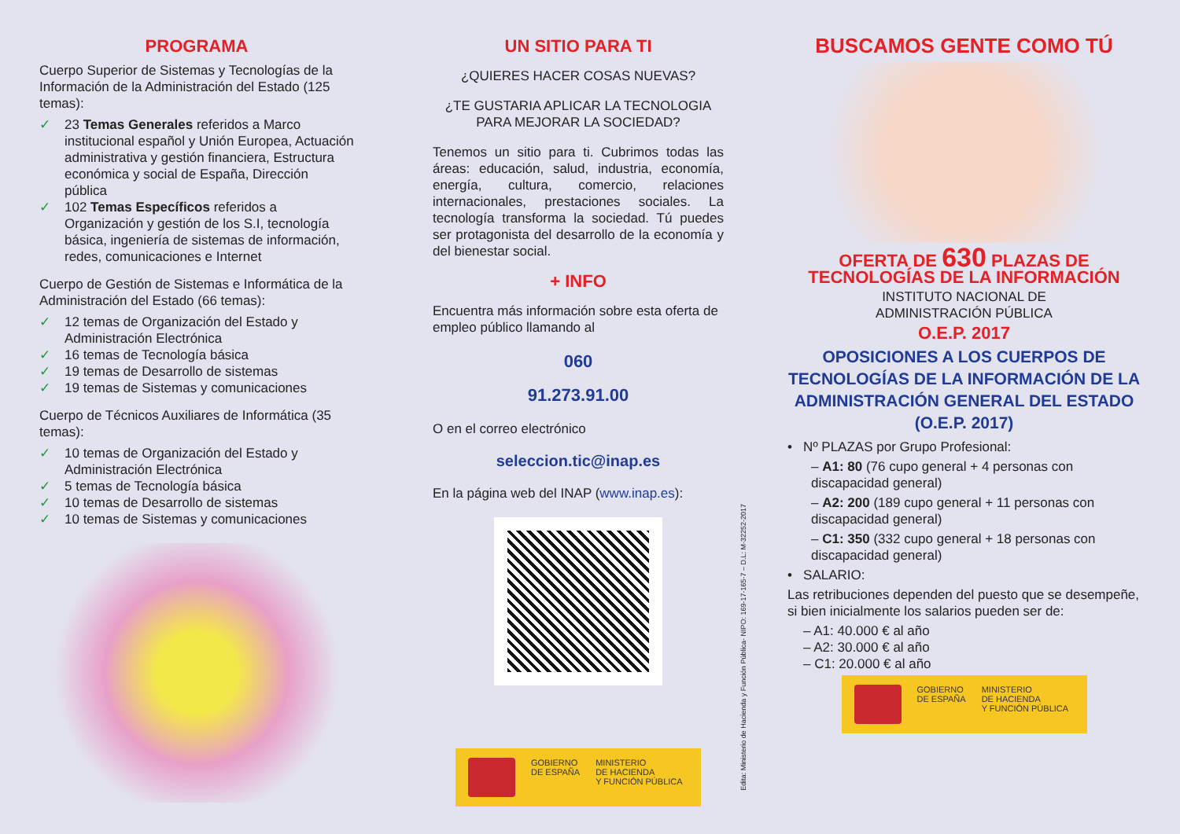PROGRAMA
Cuerpo Superior de Sistemas y Tecnologías de la Información de la Administración del Estado (125 temas):
✓ 23 Temas Generales referidos a Marco institucional español y Unión Europea, Actuación administrativa y gestión financiera, Estructura económica y social de España, Dirección pública
✓ 102 Temas Específicos referidos a Organización y gestión de los S.I, tecnología básica, ingeniería de sistemas de información, redes, comunicaciones e Internet
Cuerpo de Gestión de Sistemas e Informática de la Administración del Estado (66 temas):
✓ 12 temas de Organización del Estado y Administración Electrónica
✓ 16 temas de Tecnología básica
✓ 19 temas de Desarrollo de sistemas
✓ 19 temas de Sistemas y comunicaciones
Cuerpo de Técnicos Auxiliares de Informática (35 temas):
✓ 10 temas de Organización del Estado y Administración Electrónica
✓ 5 temas de Tecnología básica
✓ 10 temas de Desarrollo de sistemas
✓ 10 temas de Sistemas y comunicaciones
UN SITIO PARA TI
¿QUIERES HACER COSAS NUEVAS?
¿TE GUSTARIA APLICAR LA TECNOLOGIA PARA MEJORAR LA SOCIEDAD?
Tenemos un sitio para ti. Cubrimos todas las áreas: educación, salud, industria, economía, energía, cultura, comercio, relaciones internacionales, prestaciones sociales. La tecnología transforma la sociedad. Tú puedes ser protagonista del desarrollo de la economía y del bienestar social.
+ INFO
Encuentra más información sobre esta oferta de empleo público llamando al
060
91.273.91.00
O en el correo electrónico
seleccion.tic@inap.es
En la página web del INAP (www.inap.es):
GOBIERNO
DE ESPAÑA
MINISTERIO
DE HACIENDA
Y FUNCIÓN PÚBLICA
Edita: Ministerio de Hacienda y Función Pública- NIPO: 169-17-165-7 – D.L: M-32252-2017
BUSCAMOS GENTE COMO TÚ
OFERTA DE 630 PLAZAS DE TECNOLOGÍAS DE LA INFORMACIÓN
INSTITUTO NACIONAL DE
ADMINISTRACIÓN PÚBLICA
O.E.P. 2017
OPOSICIONES A LOS CUERPOS DE TECNOLOGÍAS DE LA INFORMACIÓN DE LA ADMINISTRACIÓN GENERAL DEL ESTADO (O.E.P. 2017)
• Nº PLAZAS por Grupo Profesional:
– A1: 80 (76 cupo general + 4 personas con discapacidad general)
– A2: 200 (189 cupo general + 11 personas con discapacidad general)
– C1: 350 (332 cupo general + 18 personas con discapacidad general)
• SALARIO:
Las retribuciones dependen del puesto que se desempeñe, si bien inicialmente los salarios pueden ser de:
– A1: 40.000 € al año
– A2: 30.000 € al año
– C1: 20.000 € al año
GOBIERNO
DE ESPAÑA
MINISTERIO
DE HACIENDA
Y FUNCIÓN PÚBLICA